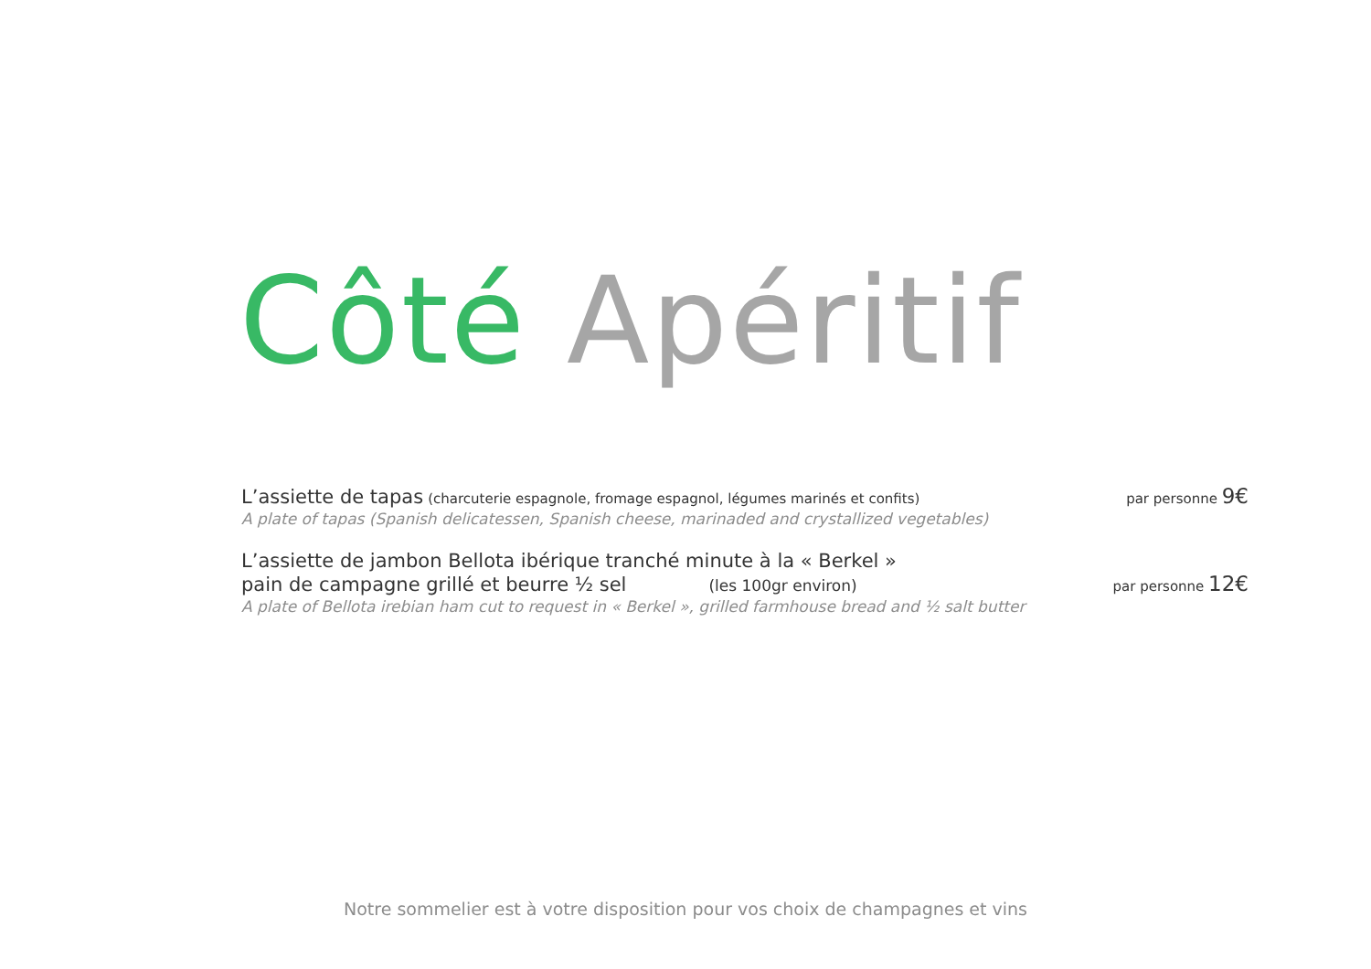Côté Apéritif
L’assiette de tapas (charcuterie espagnole, fromage espagnol, légumes marinés et confits)
par personne 9€
A plate of tapas (Spanish delicatessen, Spanish cheese, marinaded and crystallized vegetables)
L’assiette de jambon Bellota ibérique tranché minute à la « Berkel »
pain de campagne grillé et beurre ½ sel (les 100gr environ)
par personne 12€
A plate of Bellota irebian ham cut to request in « Berkel », grilled farmhouse bread and ½ salt butter
Notre sommelier est à votre disposition pour vos choix de champagnes et vins